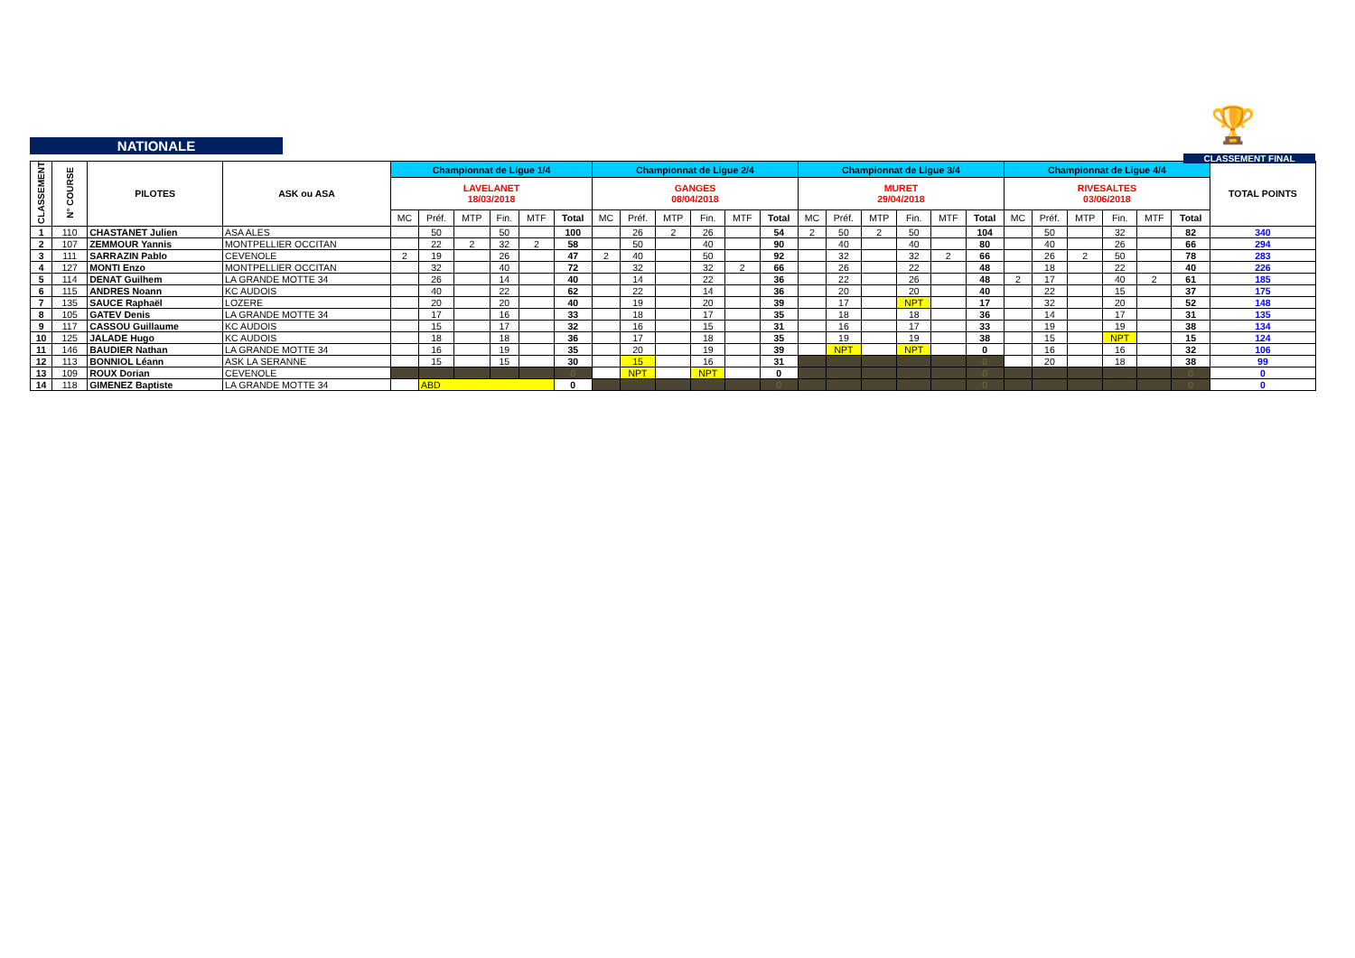🏆
NATIONALE
CLASSEMENT FINAL
| CLASSEMENT | N° COURSE | PILOTES | ASK ou ASA | Championnat de Ligue 1/4 | | | | | | Championnat de Ligue 2/4 | | | | | | Championnat de Ligue 3/4 | | | | | | Championnat de Ligue 4/4 | | | | | | TOTAL POINTS |
| --- | --- | --- | --- | --- | --- | --- | --- | --- | --- | --- | --- | --- | --- | --- | --- | --- | --- | --- | --- | --- | --- | --- | --- | --- | --- | --- | --- | --- |
| | | | | LAVELANET 18/03/2018 | | | | | | GANGES 08/04/2018 | | | | | | MURET 29/04/2018 | | | | | | RIVESALTES 03/06/2018 | | | | | | |
| | | | | MC | Préf. | MTP | Fin. | MTF | Total | MC | Préf. | MTP | Fin. | MTF | Total | MC | Préf. | MTP | Fin. | MTF | Total | MC | Préf. | MTP | Fin. | MTF | Total | |
| 1 | 110 | CHASTANET Julien | ASA ALES | | 50 | | 50 | | 100 | | 26 | 2 | 26 | | 54 | 2 | 50 | 2 | 50 | | 104 | | 50 | | 32 | | 82 | 340 |
| 2 | 107 | ZEMMOUR Yannis | MONTPELLIER OCCITAN | | 22 | 2 | 32 | 2 | 58 | | 50 | | 40 | | 90 | | 40 | | 40 | | 80 | | 40 | | 26 | | 66 | 294 |
| 3 | 111 | SARRAZIN Pablo | CEVENOLE | 2 | 19 | | 26 | | 47 | 2 | 40 | | 50 | | 92 | | 32 | | 32 | 2 | 66 | | 26 | 2 | 50 | | 78 | 283 |
| 4 | 127 | MONTI Enzo | MONTPELLIER OCCITAN | | 32 | | 40 | | 72 | | 32 | | 32 | 2 | 66 | | 26 | | 22 | | 48 | | 18 | | 22 | | 40 | 226 |
| 5 | 114 | DENAT Guilhem | LA GRANDE MOTTE 34 | | 26 | | 14 | | 40 | | 14 | | 22 | | 36 | | 22 | | 26 | | 48 | 2 | 17 | | 40 | 2 | 61 | 185 |
| 6 | 115 | ANDRES Noann | KC AUDOIS | | 40 | | 22 | | 62 | | 22 | | 14 | | 36 | | 20 | | 20 | | 40 | | 22 | | 15 | | 37 | 175 |
| 7 | 135 | SAUCE Raphaël | LOZERE | | 20 | | 20 | | 40 | | 19 | | 20 | | 39 | | 17 | | NPT | | 17 | | 32 | | 20 | | 52 | 148 |
| 8 | 105 | GATEV Denis | LA GRANDE MOTTE 34 | | 17 | | 16 | | 33 | | 18 | | 17 | | 35 | | 18 | | 18 | | 36 | | 14 | | 17 | | 31 | 135 |
| 9 | 117 | CASSOU Guillaume | KC AUDOIS | | 15 | | 17 | | 32 | | 16 | | 15 | | 31 | | 16 | | 17 | | 33 | | 19 | | 19 | | 38 | 134 |
| 10 | 125 | JALADE Hugo | KC AUDOIS | | 18 | | 18 | | 36 | | 17 | | 18 | | 35 | | 19 | | 19 | | 38 | | 15 | | NPT | | 15 | 124 |
| 11 | 146 | BAUDIER Nathan | LA GRANDE MOTTE 34 | | 16 | | 19 | | 35 | | 20 | | 19 | | 39 | | NPT | | NPT | | 0 | | 16 | | 16 | | 32 | 106 |
| 12 | 113 | BONNIOL Léann | ASK LA SERANNE | | 15 | | 15 | | 30 | | 15 | | 16 | | 31 | | | | | | 0 | | 20 | | 18 | | 38 | 99 |
| 13 | 109 | ROUX Dorian | CEVENOLE | | | | | | 0 | | NPT | | NPT | | 0 | | | | | | 0 | | | | | | 0 | 0 |
| 14 | 118 | GIMENEZ Baptiste | LA GRANDE MOTTE 34 | | ABD | | | | 0 | | | | | | 0 | | | | | | 0 | | | | | | 0 | 0 |